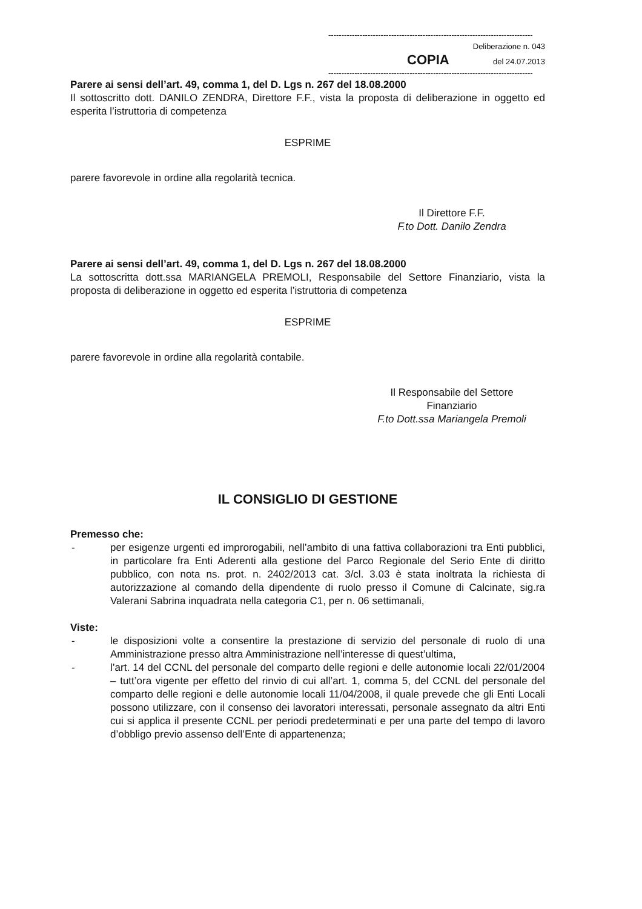------------------------------------------------------------------------------
Deliberazione n. 043
COPIA del 24.07.2013
------------------------------------------------------------------------------
Parere ai sensi dell’art. 49, comma 1, del D. Lgs n. 267 del 18.08.2000
Il sottoscritto dott. DANILO ZENDRA, Direttore F.F., vista la proposta di deliberazione in oggetto ed esperita l’istruttoria di competenza
ESPRIME
parere favorevole in ordine alla regolarità tecnica.
Il Direttore F.F.
F.to Dott. Danilo Zendra
Parere ai sensi dell’art. 49, comma 1, del D. Lgs n. 267 del 18.08.2000
La sottoscritta dott.ssa MARIANGELA PREMOLI, Responsabile del Settore Finanziario, vista la proposta di deliberazione in oggetto ed esperita l’istruttoria di competenza
ESPRIME
parere favorevole in ordine alla regolarità contabile.
Il Responsabile del Settore
Finanziario
F.to Dott.ssa Mariangela Premoli
IL CONSIGLIO DI GESTIONE
Premesso che:
- per esigenze urgenti ed improrogabili, nell’ambito di una fattiva collaborazioni tra Enti pubblici, in particolare fra Enti Aderenti alla gestione del Parco Regionale del Serio Ente di diritto pubblico, con nota ns. prot. n. 2402/2013 cat. 3/cl. 3.03 è stata inoltrata la richiesta di autorizzazione al comando della dipendente di ruolo presso il Comune di Calcinate, sig.ra Valerani Sabrina inquadrata nella categoria C1, per n. 06 settimanali,
Viste:
- le disposizioni volte a consentire la prestazione di servizio del personale di ruolo di una Amministrazione presso altra Amministrazione nell’interesse di quest’ultima,
- l’art. 14 del CCNL del personale del comparto delle regioni e delle autonomie locali 22/01/2004 – tutt’ora vigente per effetto del rinvio di cui all’art. 1, comma 5, del CCNL del personale del comparto delle regioni e delle autonomie locali 11/04/2008, il quale prevede che gli Enti Locali possono utilizzare, con il consenso dei lavoratori interessati, personale assegnato da altri Enti cui si applica il presente CCNL per periodi predeterminati e per una parte del tempo di lavoro d’obbligo previo assenso dell’Ente di appartenenza;